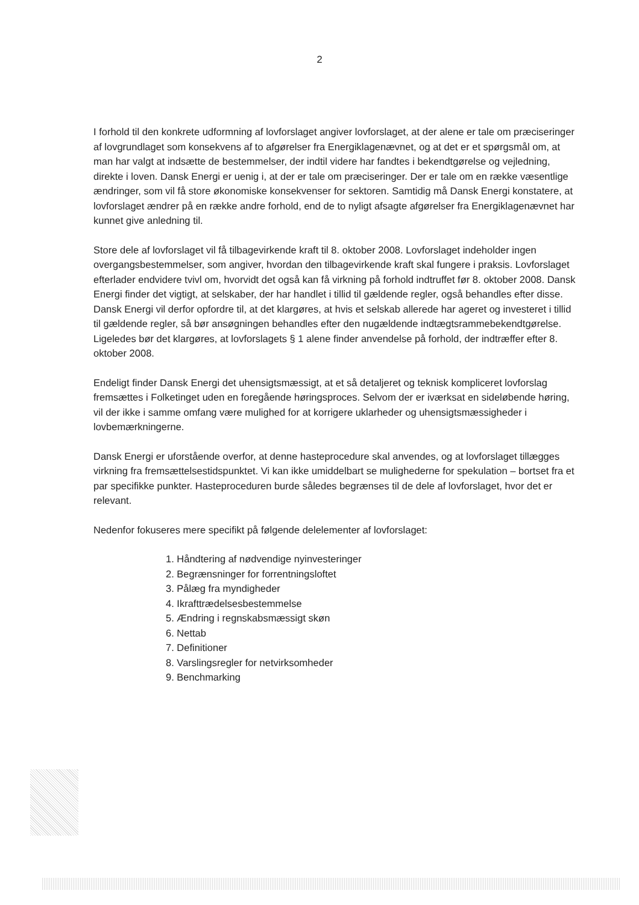2
I forhold til den konkrete udformning af lovforslaget angiver lovforslaget, at der alene er tale om præciseringer af lovgrundlaget som konsekvens af to afgørelser fra Energiklagenævnet, og at det er et spørgsmål om, at man har valgt at indsætte de bestemmelser, der indtil videre har fandtes i bekendtgørelse og vejledning, direkte i loven. Dansk Energi er uenig i, at der er tale om præciseringer. Der er tale om en række væsentlige ændringer, som vil få store økonomiske konsekvenser for sektoren. Samtidig må Dansk Energi konstatere, at lovforslaget ændrer på en række andre forhold, end de to nyligt afsagte afgørelser fra Energiklagenævnet har kunnet give anledning til.
Store dele af lovforslaget vil få tilbagevirkende kraft til 8. oktober 2008. Lovforslaget indeholder ingen overgangsbestemmelser, som angiver, hvordan den tilbagevirkende kraft skal fungere i praksis. Lovforslaget efterlader endvidere tvivl om, hvorvidt det også kan få virkning på forhold indtruffet før 8. oktober 2008. Dansk Energi finder det vigtigt, at selskaber, der har handlet i tillid til gældende regler, også behandles efter disse. Dansk Energi vil derfor opfordre til, at det klargøres, at hvis et selskab allerede har ageret og investeret i tillid til gældende regler, så bør ansøgningen behandles efter den nugældende indtægtsrammebekendtgørelse. Ligeledes bør det klargøres, at lovforslagets § 1 alene finder anvendelse på forhold, der indtræffer efter 8. oktober 2008.
Endeligt finder Dansk Energi det uhensigtsmæssigt, at et så detaljeret og teknisk kompliceret lovforslag fremsættes i Folketinget uden en foregående høringsproces. Selvom der er iværksat en sideløbende høring, vil der ikke i samme omfang være mulighed for at korrigere uklarheder og uhensigtsmæssigheder i lovbemærkningerne.
Dansk Energi er uforstående overfor, at denne hasteprocedure skal anvendes, og at lovforslaget tillægges virkning fra fremsættelsestidspunktet. Vi kan ikke umiddelbart se mulighederne for spekulation – bortset fra et par specifikke punkter. Hasteproceduren burde således begrænses til de dele af lovforslaget, hvor det er relevant.
Nedenfor fokuseres mere specifikt på følgende delelementer af lovforslaget:
1. Håndtering af nødvendige nyinvesteringer
2. Begrænsninger for forrentningsloftet
3. Pålæg fra myndigheder
4. Ikrafttrædelsesbestemmelse
5. Ændring i regnskabsmæssigt skøn
6. Nettab
7. Definitioner
8. Varslingsregler for netvirksomheder
9. Benchmarking